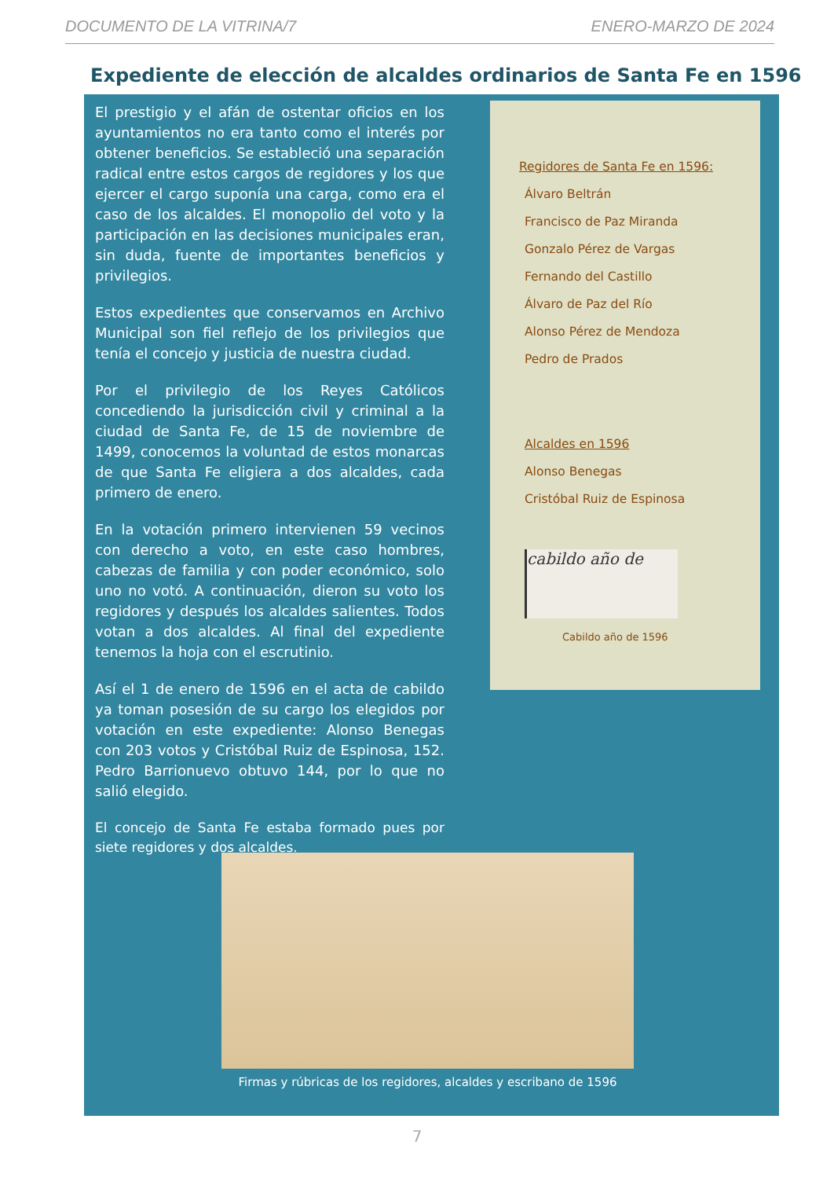DOCUMENTO DE LA VITRINA/7 ENERO-MARZO DE 2024
Expediente de elección de alcaldes ordinarios de Santa Fe en 1596
El prestigio y el afán de ostentar oficios en los ayuntamientos no era tanto como el interés por obtener beneficios. Se estableció una separación radical entre estos cargos de regidores y los que ejercer el cargo suponía una carga, como era el caso de los alcaldes. El monopolio del voto y la participación en las decisiones municipales eran, sin duda, fuente de importantes beneficios y privilegios.
Estos expedientes que conservamos en Archivo Municipal son fiel reflejo de los privilegios que tenía el concejo y justicia de nuestra ciudad.
Por el privilegio de los Reyes Católicos concediendo la jurisdicción civil y criminal a la ciudad de Santa Fe, de 15 de noviembre de 1499, conocemos la voluntad de estos monarcas de que Santa Fe eligiera a dos alcaldes, cada primero de enero.
En la votación primero intervienen 59 vecinos con derecho a voto, en este caso hombres, cabezas de familia y con poder económico, solo uno no votó. A continuación, dieron su voto los regidores y después los alcaldes salientes. Todos votan a dos alcaldes. Al final del expediente tenemos la hoja con el escrutinio.
Así el 1 de enero de 1596 en el acta de cabildo ya toman posesión de su cargo los elegidos por votación en este expediente: Alonso Benegas con 203 votos y Cristóbal Ruiz de Espinosa, 152. Pedro Barrionuevo obtuvo 144, por lo que no salió elegido.
El concejo de Santa Fe estaba formado pues por siete regidores y dos alcaldes.
Regidores de Santa Fe en 1596:
Álvaro Beltrán
Francisco de Paz Miranda
Gonzalo Pérez de Vargas
Fernando del Castillo
Álvaro de Paz del Río
Alonso Pérez de Mendoza
Pedro de Prados
Alcaldes en 1596
Alonso Benegas
Cristóbal Ruiz de Espinosa
cabildo año de
Cabildo año de 1596
Firmas y rúbricas de los regidores, alcaldes y escribano de 1596
7